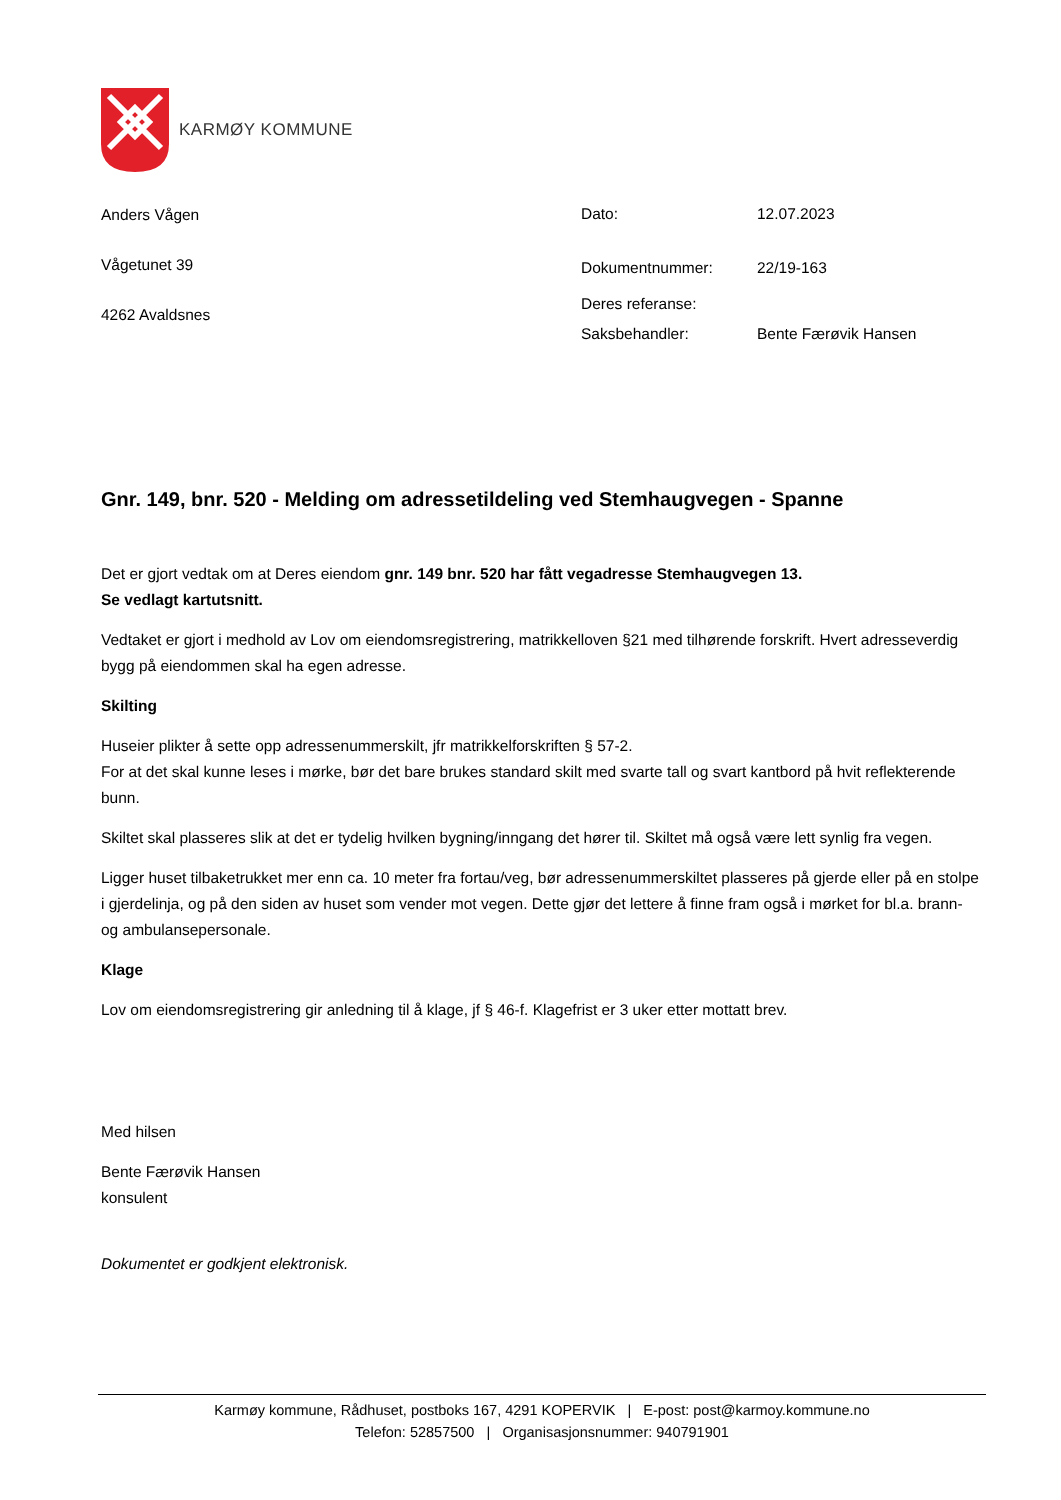KARMØY KOMMUNE
Anders Vågen
Vågetunet 39
4262 Avaldsnes
| Dato: | 12.07.2023 |
| Dokumentnummer: | 22/19-163 |
| Deres referanse: | |
| Saksbehandler: | Bente Færøvik Hansen |
Gnr. 149, bnr. 520 - Melding om adressetildeling ved Stemhaugvegen - Spanne
Det er gjort vedtak om at Deres eiendom gnr. 149 bnr. 520 har fått vegadresse Stemhaugvegen 13.
Se vedlagt kartutsnitt.
Vedtaket er gjort i medhold av Lov om eiendomsregistrering, matrikkelloven §21 med tilhørende forskrift. Hvert adresseverdig bygg på eiendommen skal ha egen adresse.
Skilting
Huseier plikter å sette opp adressenummerskilt, jfr matrikkelforskriften § 57-2.
For at det skal kunne leses i mørke, bør det bare brukes standard skilt med svarte tall og svart kantbord på hvit reflekterende bunn.
Skiltet skal plasseres slik at det er tydelig hvilken bygning/inngang det hører til. Skiltet må også være lett synlig fra vegen.
Ligger huset tilbaketrukket mer enn ca. 10 meter fra fortau/veg, bør adressenummerskiltet plasseres på gjerde eller på en stolpe i gjerdelinja, og på den siden av huset som vender mot vegen. Dette gjør det lettere å finne fram også i mørket for bl.a. brann- og ambulansepersonale.
Klage
Lov om eiendomsregistrering gir anledning til å klage, jf § 46-f. Klagefrist er 3 uker etter mottatt brev.
Med hilsen
Bente Færøvik Hansen
konsulent
Dokumentet er godkjent elektronisk.
Karmøy kommune, Rådhuset, postboks 167, 4291 KOPERVIK | E-post: post@karmoy.kommune.no
Telefon: 52857500 | Organisasjonsnummer: 940791901